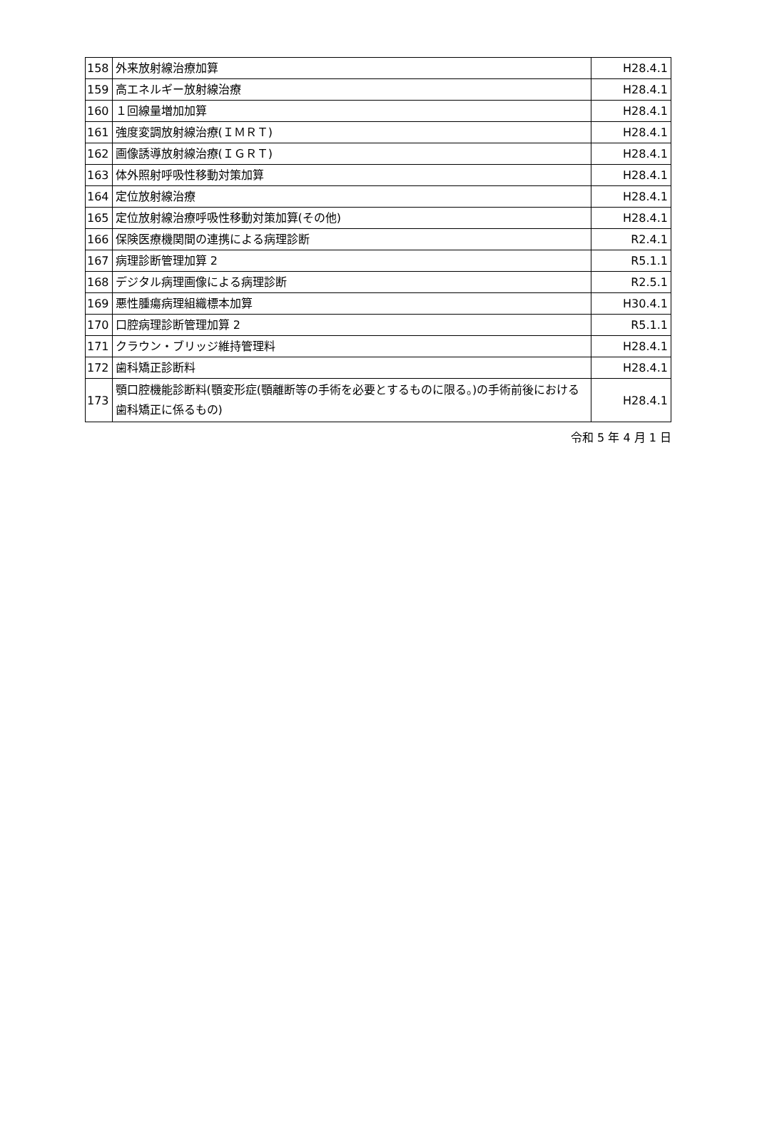| 158 | 外来放射線治療加算 | H28.4.1 |
| 159 | 高エネルギー放射線治療 | H28.4.1 |
| 160 | １回線量増加加算 | H28.4.1 |
| 161 | 強度変調放射線治療(ＩＭＲＴ) | H28.4.1 |
| 162 | 画像誘導放射線治療(ＩＧＲＴ) | H28.4.1 |
| 163 | 体外照射呼吸性移動対策加算 | H28.4.1 |
| 164 | 定位放射線治療 | H28.4.1 |
| 165 | 定位放射線治療呼吸性移動対策加算(その他) | H28.4.1 |
| 166 | 保険医療機関間の連携による病理診断 | R2.4.1 |
| 167 | 病理診断管理加算 2 | R5.1.1 |
| 168 | デジタル病理画像による病理診断 | R2.5.1 |
| 169 | 悪性腫瘍病理組織標本加算 | H30.4.1 |
| 170 | 口腔病理診断管理加算 2 | R5.1.1 |
| 171 | クラウン・ブリッジ維持管理料 | H28.4.1 |
| 172 | 歯科矯正診断料 | H28.4.1 |
| 173 | 顎口腔機能診断料(顎変形症(顎離断等の手術を必要とするものに限る。)の手術前後における歯科矯正に係るもの) | H28.4.1 |
令和 5 年 4 月 1 日